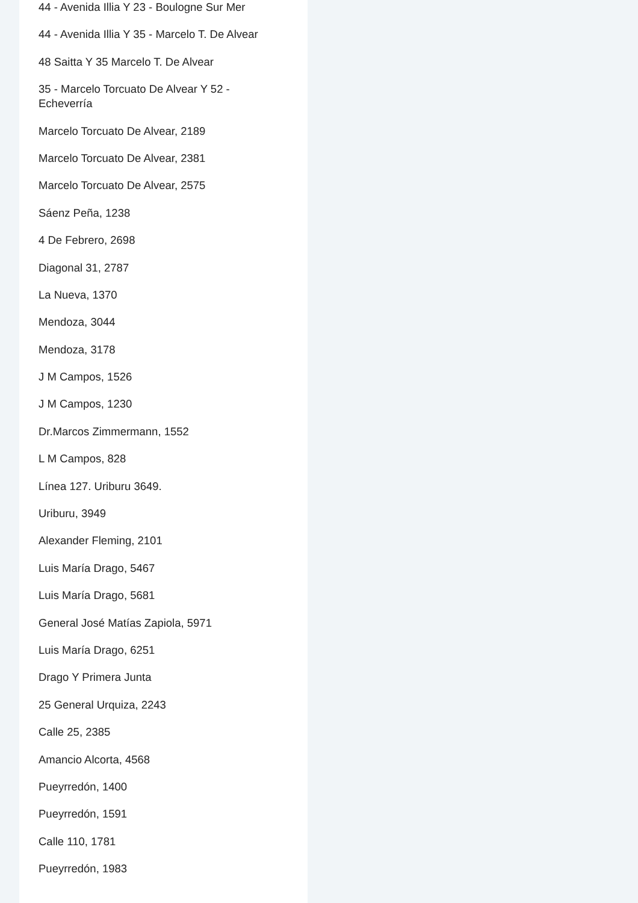44 - Avenida Illia Y 23 - Boulogne Sur Mer
44 - Avenida Illia Y 35 - Marcelo T. De Alvear
48 Saitta Y 35 Marcelo T. De Alvear
35 - Marcelo Torcuato De Alvear Y 52 - Echeverría
Marcelo Torcuato De Alvear, 2189
Marcelo Torcuato De Alvear, 2381
Marcelo Torcuato De Alvear, 2575
Sáenz Peña, 1238
4 De Febrero, 2698
Diagonal 31, 2787
La Nueva, 1370
Mendoza, 3044
Mendoza, 3178
J M Campos, 1526
J M Campos, 1230
Dr.Marcos Zimmermann, 1552
L M Campos, 828
Línea 127. Uriburu 3649.
Uriburu, 3949
Alexander Fleming, 2101
Luis María Drago, 5467
Luis María Drago, 5681
General José Matías Zapiola, 5971
Luis María Drago, 6251
Drago Y Primera Junta
25 General Urquiza, 2243
Calle 25, 2385
Amancio Alcorta, 4568
Pueyrredón, 1400
Pueyrredón, 1591
Calle 110, 1781
Pueyrredón, 1983